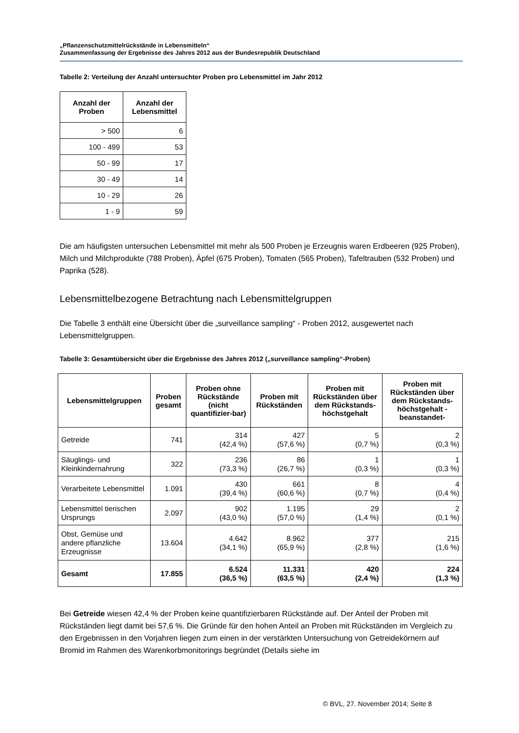„Pflanzenschutzmittelrückstände in Lebensmitteln“
Zusammenfassung der Ergebnisse des Jahres 2012 aus der Bundesrepublik Deutschland
Tabelle 2: Verteilung der Anzahl untersuchter Proben pro Lebensmittel im Jahr 2012
| Anzahl der Proben | Anzahl der Lebensmittel |
| --- | --- |
| > 500 | 6 |
| 100 - 499 | 53 |
| 50 - 99 | 17 |
| 30 - 49 | 14 |
| 10 - 29 | 26 |
| 1 - 9 | 59 |
Die am häufigsten untersuchen Lebensmittel mit mehr als 500 Proben je Erzeugnis waren Erdbeeren (925 Proben), Milch und Milchprodukte (788 Proben), Äpfel (675 Proben), Tomaten (565 Proben), Tafeltrauben (532 Proben) und Paprika (528).
Lebensmittelbezogene Betrachtung nach Lebensmittelgruppen
Die Tabelle 3 enthält eine Übersicht über die „surveillance sampling“ - Proben 2012, ausgewertet nach Lebensmittelgruppen.
Tabelle 3: Gesamtübersicht über die Ergebnisse des Jahres 2012 („surveillance sampling“-Proben)
| Lebensmittelgruppen | Proben gesamt | Proben ohne Rückstände (nicht quantifizier-bar) | Proben mit Rückständen | Proben mit Rückständen über dem Rückstands-höchstgehalt | Proben mit Rückständen über dem Rückstands-höchstgehalt -beanstandet- |
| --- | --- | --- | --- | --- | --- |
| Getreide | 741 | 314 (42,4 %) | 427 (57,6 %) | 5 (0,7 %) | 2 (0,3 %) |
| Säuglings- und Kleinkindernahrung | 322 | 236 (73,3 %) | 86 (26,7 %) | 1 (0,3 %) | 1 (0,3 %) |
| Verarbeitete Lebensmittel | 1.091 | 430 (39,4 %) | 661 (60,6 %) | 8 (0,7 %) | 4 (0,4 %) |
| Lebensmittel tierischen Ursprungs | 2.097 | 902 (43,0 %) | 1.195 (57,0 %) | 29 (1,4 %) | 2 (0,1 %) |
| Obst, Gemüse und andere pflanzliche Erzeugnisse | 13.604 | 4.642 (34,1 %) | 8.962 (65,9 %) | 377 (2,8 %) | 215 (1,6 %) |
| Gesamt | 17.855 | 6.524 (36,5 %) | 11.331 (63,5 %) | 420 (2,4 %) | 224 (1,3 %) |
Bei Getreide wiesen 42,4 % der Proben keine quantifizierbaren Rückstände auf. Der Anteil der Proben mit Rückständen liegt damit bei 57,6 %. Die Gründe für den hohen Anteil an Proben mit Rückständen im Vergleich zu den Ergebnissen in den Vorjahren liegen zum einen in der verstärkten Untersuchung von Getreidekörnern auf Bromid im Rahmen des Warenkorbmonitorings begründet (Details siehe im
© BVL, 27. November 2014; Seite 8